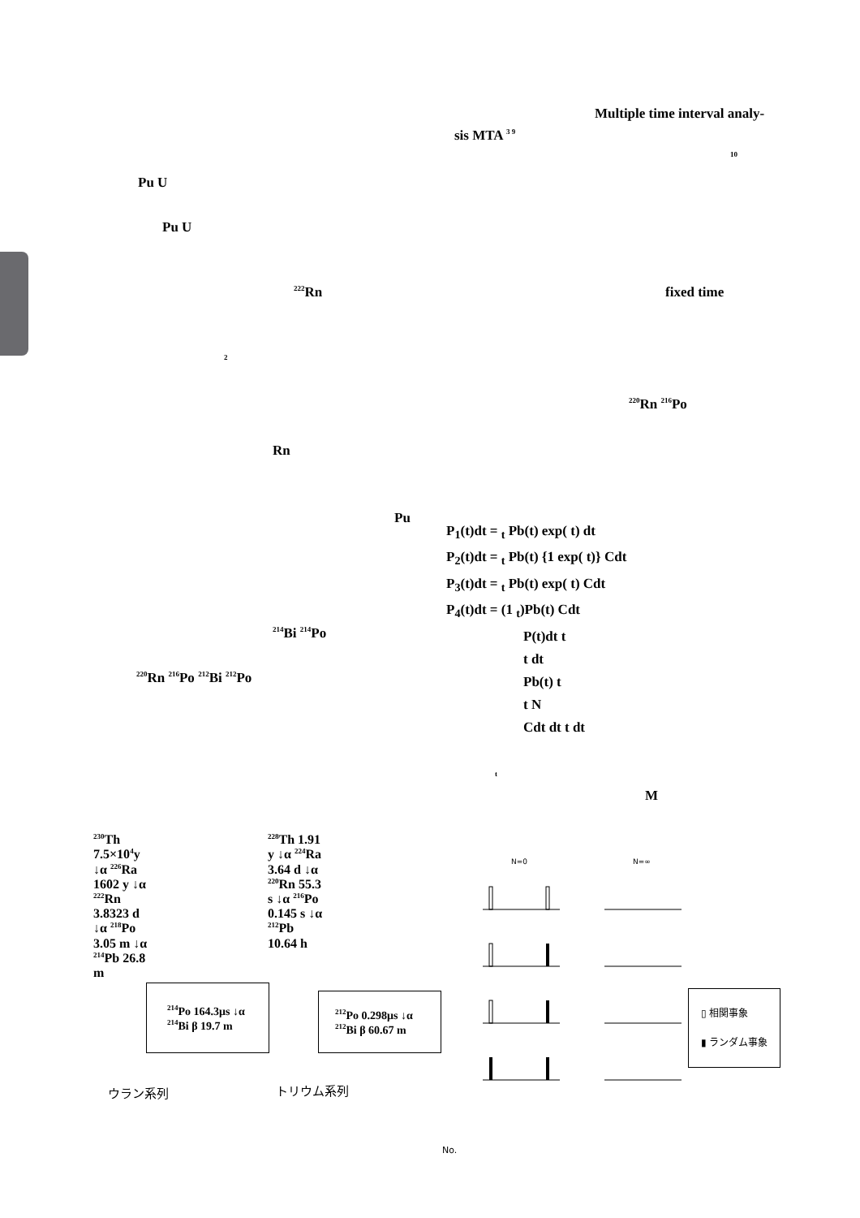Pu U
Pu U
<sup>222</sup>Rn
2
Rn
Pu
<sup>214</sup>Bi <sup>214</sup>Po
<sup>220</sup>Rn <sup>216</sup>Po <sup>212</sup>Bi <sup>212</sup>Po
Multiple time interval analy-
sis MTA <sup>3 9</sup>
10
fixed time
<sup>220</sup>Rn <sup>216</sup>Po
P<sub>1</sub>(t)dt = <sub>t</sub> Pb(t) exp( t) dt
P<sub>2</sub>(t)dt = <sub>t</sub> Pb(t) {1 exp( t)} Cdt
P<sub>3</sub>(t)dt = <sub>t</sub> Pb(t) exp( t) Cdt
P<sub>4</sub>(t)dt = (1 <sub>t</sub>)Pb(t) Cdt
P(t)dt t
t dt
Pb(t) t
t N
Cdt dt t dt
t
M
<sup>230</sup>Th 7.5×10<sup>4</sup>y ↓α <sup>226</sup>Ra 1602 y ↓α <sup>222</sup>Rn 3.8323 d ↓α <sup>218</sup>Po 3.05 m ↓α <sup>214</sup>Pb 26.8 m
<sup>214</sup>Po 164.3μs ↓α <sup>214</sup>Bi β 19.7 m
<sup>228</sup>Th 1.91 y ↓α <sup>224</sup>Ra 3.64 d ↓α <sup>220</sup>Rn 55.3 s ↓α <sup>216</sup>Po 0.145 s ↓α <sup>212</sup>Pb 10.64 h
<sup>212</sup>Po 0.298μs ↓α <sup>212</sup>Bi β 60.67 m
ウラン系列 トリウム系列
N=0 N=∞
▯ 相関事象
▮ ランダム事象
No.